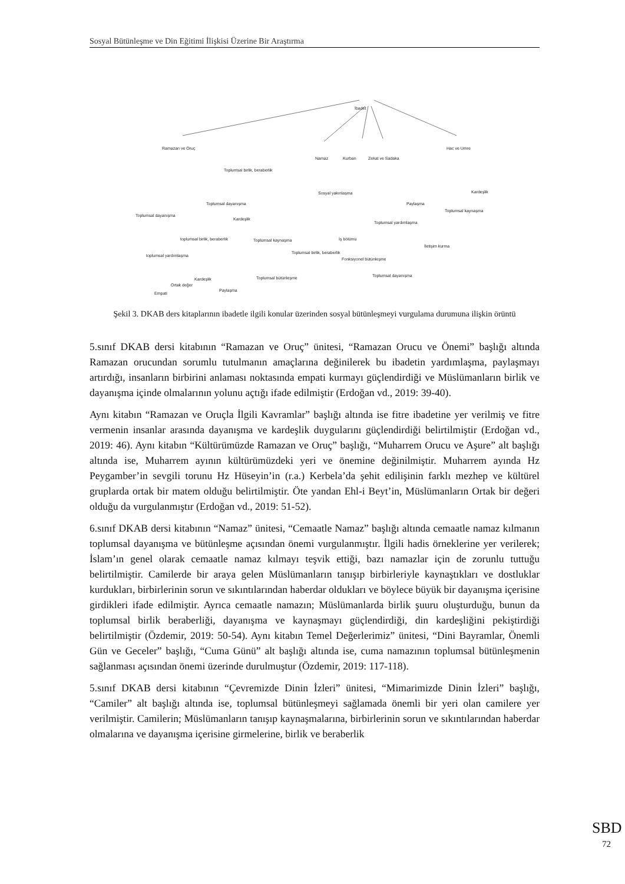Sosyal Bütünleşme ve Din Eğitimi İlişkisi Üzerine Bir Araştırma
İbadet
Ramazan ve Oruç
Namaz
Kurban
Zekat ve Sadaka
Hac ve Umre
Toplumsal birlik, beraberlik
Toplumsal dayanışma
toplumsal yardımlaşma
toplumsal birlik, beraberlik
Empati
Ortak değer
Kardeşlik
Paylaşma
Toplumsal dayanışma
Kardeşlik
Toplumsal kaynaşma
Toplumsal bütünleşme
Sosyal yakınlaşma
Toplumsal birlik, beraberlik
İş bölümü
Fonksiyonel bütünleşme
Toplumsal yardımlaşma
Paylaşma
Toplumsal dayanışma
Toplumsal kaynaşma
Kardeşlik
İletişim kurma
Şekil 3. DKAB ders kitaplarının ibadetle ilgili konular üzerinden sosyal bütünleşmeyi vurgulama durumuna ilişkin örüntü
5.sınıf DKAB dersi kitabının “Ramazan ve Oruç” ünitesi, “Ramazan Orucu ve Önemi” başlığı altında Ramazan orucundan sorumlu tutulmanın amaçlarına değinilerek bu ibadetin yardımlaşma, paylaşmayı artırdığı, insanların birbirini anlaması noktasında empati kurmayı güçlendirdiği ve Müslümanların birlik ve dayanışma içinde olmalarının yolunu açtığı ifade edilmiştir (Erdoğan vd., 2019: 39-40).
Aynı kitabın “Ramazan ve Oruçla İlgili Kavramlar” başlığı altında ise fitre ibadetine yer verilmiş ve fitre vermenin insanlar arasında dayanışma ve kardeşlik duygularını güçlendirdiği belirtilmiştir (Erdoğan vd., 2019: 46). Aynı kitabın “Kültürümüzde Ramazan ve Oruç” başlığı, “Muharrem Orucu ve Aşure” alt başlığı altında ise, Muharrem ayının kültürümüzdeki yeri ve önemine değinilmiştir. Muharrem ayında Hz Peygamber’in sevgili torunu Hz Hüseyin’in (r.a.) Kerbela’da şehit edilişinin farklı mezhep ve kültürel gruplarda ortak bir matem olduğu belirtilmiştir. Öte yandan Ehl-i Beyt’in, Müslümanların Ortak bir değeri olduğu da vurgulanmıştır (Erdoğan vd., 2019: 51-52).
6.sınıf DKAB dersi kitabının “Namaz” ünitesi, “Cemaatle Namaz” başlığı altında cemaatle namaz kılmanın toplumsal dayanışma ve bütünleşme açısından önemi vurgulanmıştır. İlgili hadis örneklerine yer verilerek; İslam’ın genel olarak cemaatle namaz kılmayı teşvik ettiği, bazı namazlar için de zorunlu tuttuğu belirtilmiştir. Camilerde bir araya gelen Müslümanların tanışıp birbirleriyle kaynaştıkları ve dostluklar kurdukları, birbirlerinin sorun ve sıkıntılarından haberdar oldukları ve böylece büyük bir dayanışma içerisine girdikleri ifade edilmiştir. Ayrıca cemaatle namazın; Müslümanlarda birlik şuuru oluşturduğu, bunun da toplumsal birlik beraberliği, dayanışma ve kaynaşmayı güçlendirdiği, din kardeşliğini pekiştirdiği belirtilmiştir (Özdemir, 2019: 50-54). Aynı kitabın Temel Değerlerimiz” ünitesi, “Dini Bayramlar, Önemli Gün ve Geceler” başlığı, “Cuma Günü” alt başlığı altında ise, cuma namazının toplumsal bütünleşmenin sağlanması açısından önemi üzerinde durulmuştur (Özdemir, 2019: 117-118).
5.sınıf DKAB dersi kitabının “Çevremizde Dinin İzleri” ünitesi, “Mimarimizde Dinin İzleri” başlığı, “Camiler” alt başlığı altında ise, toplumsal bütünleşmeyi sağlamada önemli bir yeri olan camilere yer verilmiştir. Camilerin; Müslümanların tanışıp kaynaşmalarına, birbirlerinin sorun ve sıkıntılarından haberdar olmalarına ve dayanışma içerisine girmelerine, birlik ve beraberlik
SBD
72